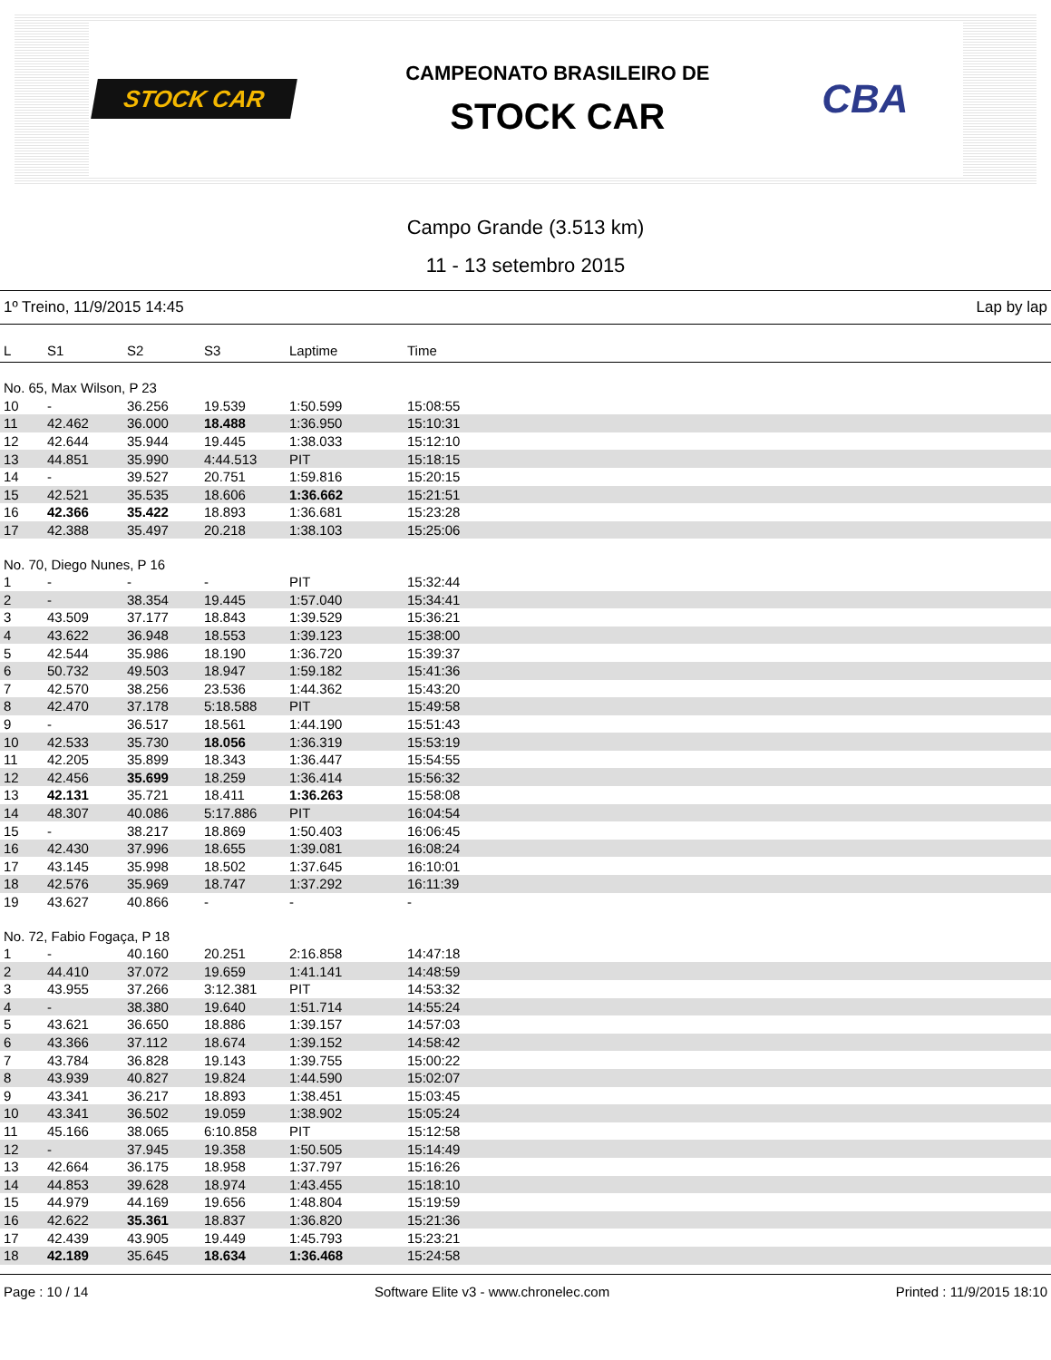STOCK CAR
CAMPEONATO BRASILEIRO DE
STOCK CAR
CBA
Campo Grande (3.513 km)
11 - 13 setembro 2015
1º Treino, 11/9/2015 14:45 Lap by lap
| L | S1 | S2 | S3 | Laptime | Time |
| --- | --- | --- | --- | --- | --- |
| No. 65, Max Wilson, P 23 | | | | | |
| 10 | - | 36.256 | 19.539 | 1:50.599 | 15:08:55 |
| 11 | 42.462 | 36.000 | 18.488 | 1:36.950 | 15:10:31 |
| 12 | 42.644 | 35.944 | 19.445 | 1:38.033 | 15:12:10 |
| 13 | 44.851 | 35.990 | 4:44.513 | PIT | 15:18:15 |
| 14 | - | 39.527 | 20.751 | 1:59.816 | 15:20:15 |
| 15 | 42.521 | 35.535 | 18.606 | 1:36.662 | 15:21:51 |
| 16 | 42.366 | 35.422 | 18.893 | 1:36.681 | 15:23:28 |
| 17 | 42.388 | 35.497 | 20.218 | 1:38.103 | 15:25:06 |
| No. 70, Diego Nunes, P 16 | | | | | |
| 1 | - | - | - | PIT | 15:32:44 |
| 2 | - | 38.354 | 19.445 | 1:57.040 | 15:34:41 |
| 3 | 43.509 | 37.177 | 18.843 | 1:39.529 | 15:36:21 |
| 4 | 43.622 | 36.948 | 18.553 | 1:39.123 | 15:38:00 |
| 5 | 42.544 | 35.986 | 18.190 | 1:36.720 | 15:39:37 |
| 6 | 50.732 | 49.503 | 18.947 | 1:59.182 | 15:41:36 |
| 7 | 42.570 | 38.256 | 23.536 | 1:44.362 | 15:43:20 |
| 8 | 42.470 | 37.178 | 5:18.588 | PIT | 15:49:58 |
| 9 | - | 36.517 | 18.561 | 1:44.190 | 15:51:43 |
| 10 | 42.533 | 35.730 | 18.056 | 1:36.319 | 15:53:19 |
| 11 | 42.205 | 35.899 | 18.343 | 1:36.447 | 15:54:55 |
| 12 | 42.456 | 35.699 | 18.259 | 1:36.414 | 15:56:32 |
| 13 | 42.131 | 35.721 | 18.411 | 1:36.263 | 15:58:08 |
| 14 | 48.307 | 40.086 | 5:17.886 | PIT | 16:04:54 |
| 15 | - | 38.217 | 18.869 | 1:50.403 | 16:06:45 |
| 16 | 42.430 | 37.996 | 18.655 | 1:39.081 | 16:08:24 |
| 17 | 43.145 | 35.998 | 18.502 | 1:37.645 | 16:10:01 |
| 18 | 42.576 | 35.969 | 18.747 | 1:37.292 | 16:11:39 |
| 19 | 43.627 | 40.866 | - | - | - |
| No. 72, Fabio Fogaça, P 18 | | | | | |
| 1 | - | 40.160 | 20.251 | 2:16.858 | 14:47:18 |
| 2 | 44.410 | 37.072 | 19.659 | 1:41.141 | 14:48:59 |
| 3 | 43.955 | 37.266 | 3:12.381 | PIT | 14:53:32 |
| 4 | - | 38.380 | 19.640 | 1:51.714 | 14:55:24 |
| 5 | 43.621 | 36.650 | 18.886 | 1:39.157 | 14:57:03 |
| 6 | 43.366 | 37.112 | 18.674 | 1:39.152 | 14:58:42 |
| 7 | 43.784 | 36.828 | 19.143 | 1:39.755 | 15:00:22 |
| 8 | 43.939 | 40.827 | 19.824 | 1:44.590 | 15:02:07 |
| 9 | 43.341 | 36.217 | 18.893 | 1:38.451 | 15:03:45 |
| 10 | 43.341 | 36.502 | 19.059 | 1:38.902 | 15:05:24 |
| 11 | 45.166 | 38.065 | 6:10.858 | PIT | 15:12:58 |
| 12 | - | 37.945 | 19.358 | 1:50.505 | 15:14:49 |
| 13 | 42.664 | 36.175 | 18.958 | 1:37.797 | 15:16:26 |
| 14 | 44.853 | 39.628 | 18.974 | 1:43.455 | 15:18:10 |
| 15 | 44.979 | 44.169 | 19.656 | 1:48.804 | 15:19:59 |
| 16 | 42.622 | 35.361 | 18.837 | 1:36.820 | 15:21:36 |
| 17 | 42.439 | 43.905 | 19.449 | 1:45.793 | 15:23:21 |
| 18 | 42.189 | 35.645 | 18.634 | 1:36.468 | 15:24:58 |
Page : 10 / 14 Software Elite v3 - www.chronelec.com Printed : 11/9/2015 18:10